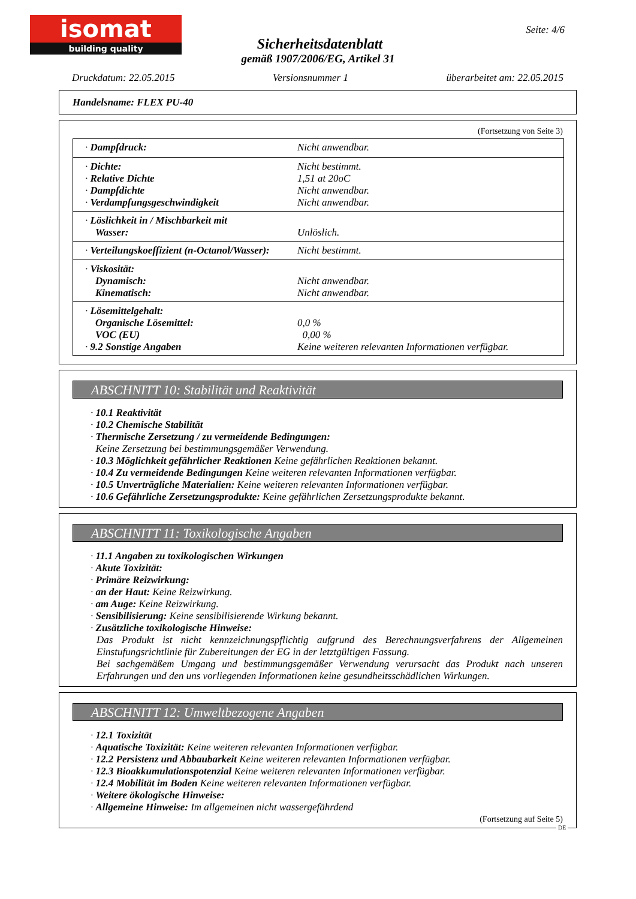isomat
building quality
Seite: 4/6
Sicherheitsdatenblatt
gemäß 1907/2006/EG, Artikel 31
Druckdatum: 22.05.2015 Versionsnummer 1 überarbeitet am: 22.05.2015
Handelsname: FLEX PU-40
(Fortsetzung von Seite 3)
| · Dampfdruck: | Nicht anwendbar. |
| · Dichte: · Relative Dichte · Dampfdichte · Verdampfungsgeschwindigkeit | Nicht bestimmt. 1,51 at 20oC Nicht anwendbar. Nicht anwendbar. |
| · Löslichkeit in / Mischbarkeit mit Wasser: | Unlöslich. |
| · Verteilungskoeffizient (n-Octanol/Wasser): | Nicht bestimmt. |
| · Viskosität: Dynamisch: Kinematisch: | Nicht anwendbar. Nicht anwendbar. |
| · Lösemittelgehalt: Organische Lösemittel: VOC (EU) · 9.2 Sonstige Angaben | 0,0 % 0,00 % Keine weiteren relevanten Informationen verfügbar. |
ABSCHNITT 10: Stabilität und Reaktivität
· 10.1 Reaktivität
· 10.2 Chemische Stabilität
· Thermische Zersetzung / zu vermeidende Bedingungen:
Keine Zersetzung bei bestimmungsgemäßer Verwendung.
· 10.3 Möglichkeit gefährlicher Reaktionen Keine gefährlichen Reaktionen bekannt.
· 10.4 Zu vermeidende Bedingungen Keine weiteren relevanten Informationen verfügbar.
· 10.5 Unverträgliche Materialien: Keine weiteren relevanten Informationen verfügbar.
· 10.6 Gefährliche Zersetzungsprodukte: Keine gefährlichen Zersetzungsprodukte bekannt.
ABSCHNITT 11: Toxikologische Angaben
· 11.1 Angaben zu toxikologischen Wirkungen
· Akute Toxizität:
· Primäre Reizwirkung:
· an der Haut: Keine Reizwirkung.
· am Auge: Keine Reizwirkung.
· Sensibilisierung: Keine sensibilisierende Wirkung bekannt.
· Zusätzliche toxikologische Hinweise:
Das Produkt ist nicht kennzeichnungspflichtig aufgrund des Berechnungsverfahrens der Allgemeinen Einstufungsrichtlinie für Zubereitungen der EG in der letztgültigen Fassung.
Bei sachgemäßem Umgang und bestimmungsgemäßer Verwendung verursacht das Produkt nach unseren Erfahrungen und den uns vorliegenden Informationen keine gesundheitsschädlichen Wirkungen.
ABSCHNITT 12: Umweltbezogene Angaben
· 12.1 Toxizität
· Aquatische Toxizität: Keine weiteren relevanten Informationen verfügbar.
· 12.2 Persistenz und Abbaubarkeit Keine weiteren relevanten Informationen verfügbar.
· 12.3 Bioakkumulationspotenzial Keine weiteren relevanten Informationen verfügbar.
· 12.4 Mobilität im Boden Keine weiteren relevanten Informationen verfügbar.
· Weitere ökologische Hinweise:
· Allgemeine Hinweise: Im allgemeinen nicht wassergefährdend
(Fortsetzung auf Seite 5)
DE